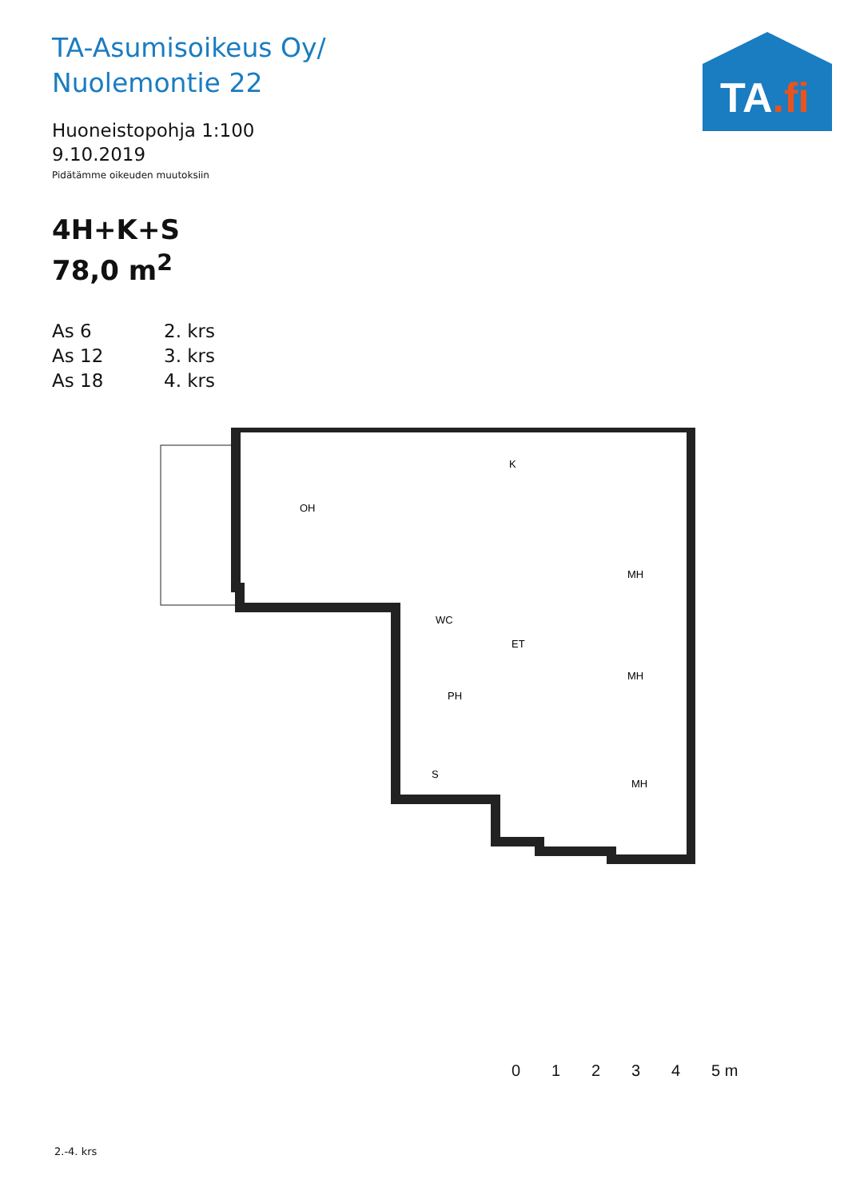TA.fi
TA-Asumisoikeus Oy/
Nuolemontie 22
Huoneistopohja 1:100
9.10.2019
Pidätämme oikeuden muutoksiin
4H+K+S
78,0 m<sup>2</sup>
As 6 2. krs
As 12 3. krs
As 18 4. krs
OH
K
MH
WC
ET
MH
PH
S
MH
01234 5 m
2.-4. krs